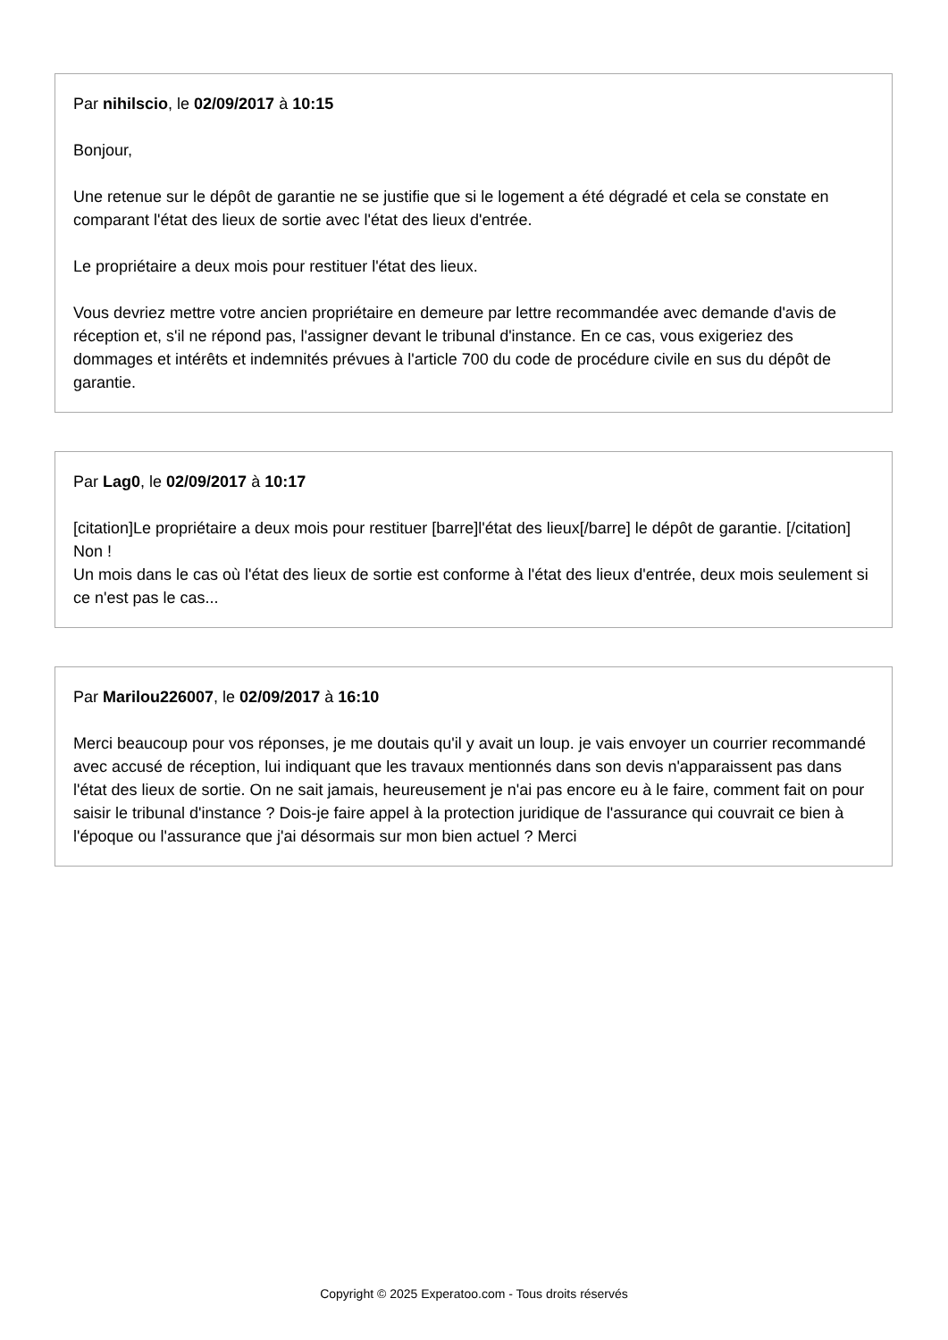Par nihilscio, le 02/09/2017 à 10:15
Bonjour,
Une retenue sur le dépôt de garantie ne se justifie que si le logement a été dégradé et cela se constate en comparant l'état des lieux de sortie avec l'état des lieux d'entrée.
Le propriétaire a deux mois pour restituer l'état des lieux.
Vous devriez mettre votre ancien propriétaire en demeure par lettre recommandée avec demande d'avis de réception et, s'il ne répond pas, l'assigner devant le tribunal d'instance. En ce cas, vous exigeriez des dommages et intérêts et indemnités prévues à l'article 700 du code de procédure civile en sus du dépôt de garantie.
Par Lag0, le 02/09/2017 à 10:17
[citation]Le propriétaire a deux mois pour restituer [barre]l'état des lieux[/barre] le dépôt de garantie. [/citation]
Non !
Un mois dans le cas où l'état des lieux de sortie est conforme à l'état des lieux d'entrée, deux mois seulement si ce n'est pas le cas...
Par Marilou226007, le 02/09/2017 à 16:10
Merci beaucoup pour vos réponses, je me doutais qu'il y avait un loup. je vais envoyer un courrier recommandé avec accusé de réception, lui indiquant que les travaux mentionnés dans son devis n'apparaissent pas dans l'état des lieux de sortie. On ne sait jamais, heureusement je n'ai pas encore eu à le faire, comment fait on pour saisir le tribunal d'instance ? Dois-je faire appel à la protection juridique de l'assurance qui couvrait ce bien à l'époque ou l'assurance que j'ai désormais sur mon bien actuel ? Merci
Copyright © 2025 Experatoo.com - Tous droits réservés